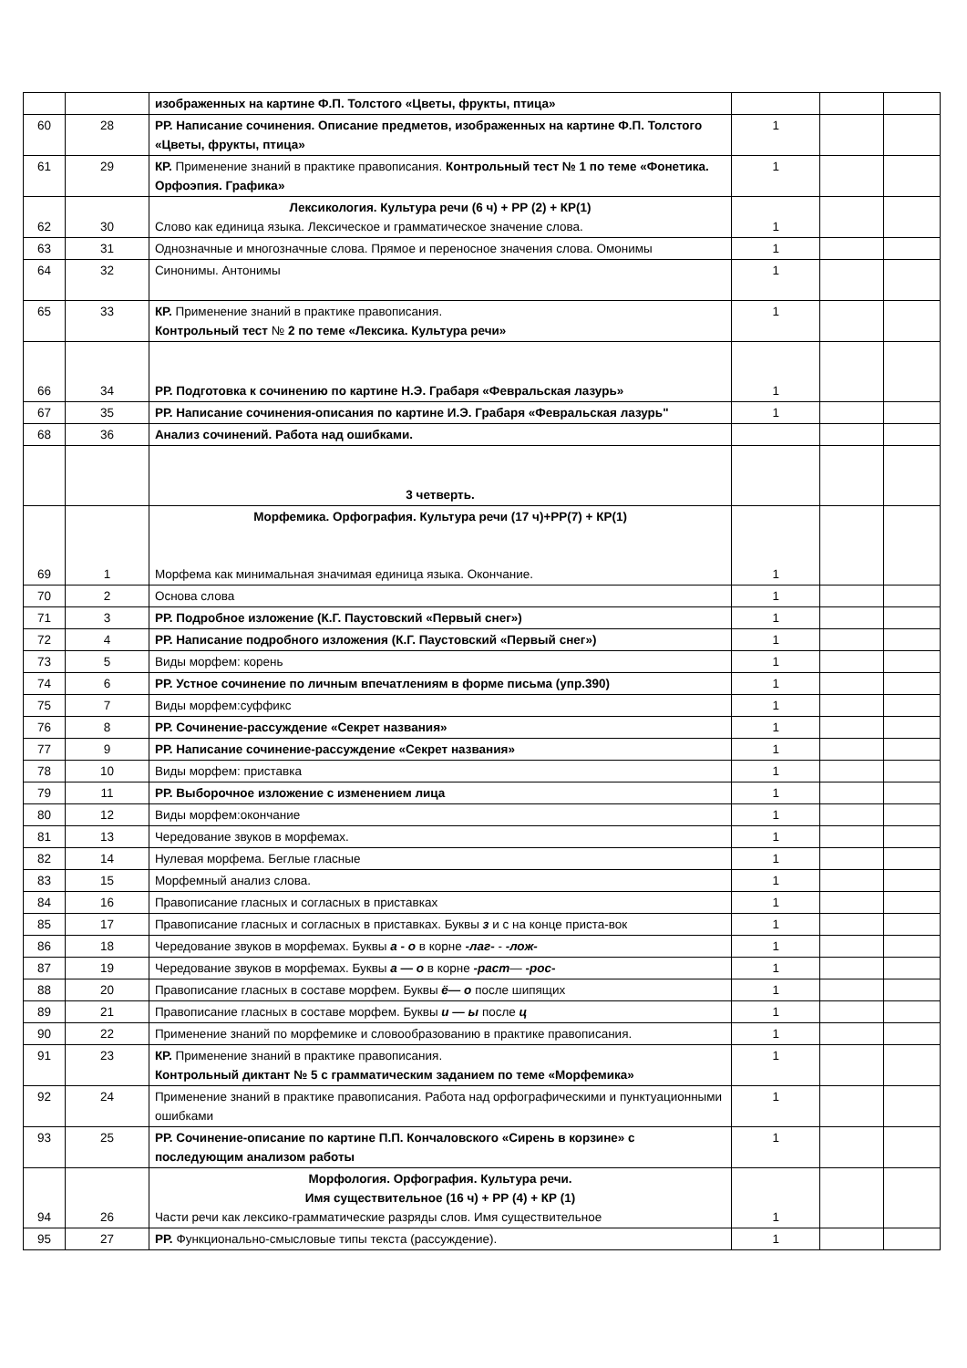| | | изображенных на картине Ф.П. Толстого «Цветы, фрукты, птица» | | | |
| 60 | 28 | РР. Написание сочинения. Описание предметов, изображенных на картине Ф.П. Толстого «Цветы, фрукты, птица» | 1 | | |
| 61 | 29 | КР. Применение знаний в практике правописания. Контрольный тест № 1 по теме «Фонетика. Орфоэпия. Графика» | 1 | | |
| 62 | 30 | Лексикология. Культура речи (6 ч) + РР (2) + КР(1) Слово как единица языка. Лексическое и грамматическое значение слова. | 1 | | |
| 63 | 31 | Однозначные и многозначные слова. Прямое и переносное значения слова. Омонимы | 1 | | |
| 64 | 32 | Синонимы. Антонимы | 1 | | |
| 65 | 33 | КР. Применение знаний в практике правописания. Контрольный тест № 2 по теме «Лексика. Культура речи» | 1 | | |
| 66 | 34 | РР. Подготовка к сочинению по картине Н.Э. Грабаря «Февральская лазурь» | 1 | | |
| 67 | 35 | РР. Написание сочинения-описания по картине И.Э. Грабаря «Февральская лазурь" | 1 | | |
| 68 | 36 | Анализ сочинений. Работа над ошибками. | | | |
| | | 3 четверть. | | | |
| 69 | 1 | Морфемика. Орфография. Культура речи (17 ч)+РР(7) + КР(1) Морфема как минимальная значимая единица языка. Окончание. | 1 | | |
| 70 | 2 | Основа слова | 1 | | |
| 71 | 3 | РР. Подробное изложение (К.Г. Паустовский «Первый снег») | 1 | | |
| 72 | 4 | РР. Написание подробного изложения (К.Г. Паустовский «Первый снег») | 1 | | |
| 73 | 5 | Виды морфем: корень | 1 | | |
| 74 | 6 | РР. Устное сочинение по личным впечатлениям в форме письма (упр.390) | 1 | | |
| 75 | 7 | Виды морфем:суффикс | 1 | | |
| 76 | 8 | РР. Сочинение-рассуждение «Секрет названия» | 1 | | |
| 77 | 9 | РР. Написание сочинение-рассуждение «Секрет названия» | 1 | | |
| 78 | 10 | Виды морфем: приставка | 1 | | |
| 79 | 11 | РР. Выборочное изложение с изменением лица | 1 | | |
| 80 | 12 | Виды морфем:окончание | 1 | | |
| 81 | 13 | Чередование звуков в морфемах. | 1 | | |
| 82 | 14 | Нулевая морфема. Беглые гласные | 1 | | |
| 83 | 15 | Морфемный анализ слова. | 1 | | |
| 84 | 16 | Правописание гласных и согласных в приставках | 1 | | |
| 85 | 17 | Правописание гласных и согласных в приставках. Буквы з и с на конце приста-вок | 1 | | |
| 86 | 18 | Чередование звуков в морфемах. Буквы а - о в корне -лаг- - -лож- | 1 | | |
| 87 | 19 | Чередование звуков в морфемах. Буквы а — о в корне -раст — -рос- | 1 | | |
| 88 | 20 | Правописание гласных в составе морфем. Буквы ё— о после шипящих | 1 | | |
| 89 | 21 | Правописание гласных в составе морфем. Буквы и — ы после ц | 1 | | |
| 90 | 22 | Применение знаний по морфемике и словообразованию в практике правописания. | 1 | | |
| 91 | 23 | КР. Применение знаний в практике правописания. Контрольный диктант № 5 с грамматическим заданием по теме «Морфемика» | 1 | | |
| 92 | 24 | Применение знаний в практике правописания. Работа над орфографическими и пунктуационными ошибками | 1 | | |
| 93 | 25 | РР. Сочинение-описание по картине П.П. Кончаловского «Сирень в корзине» с последующим анализом работы | 1 | | |
| 94 | 26 | Морфология. Орфография. Культура речи. Имя существительное (16 ч) + РР (4) + КР (1) Части речи как лексико-грамматические разряды слов. Имя существительное | 1 | | |
| 95 | 27 | РР. Функционально-смысловые типы текста (рассуждение). | 1 | | |